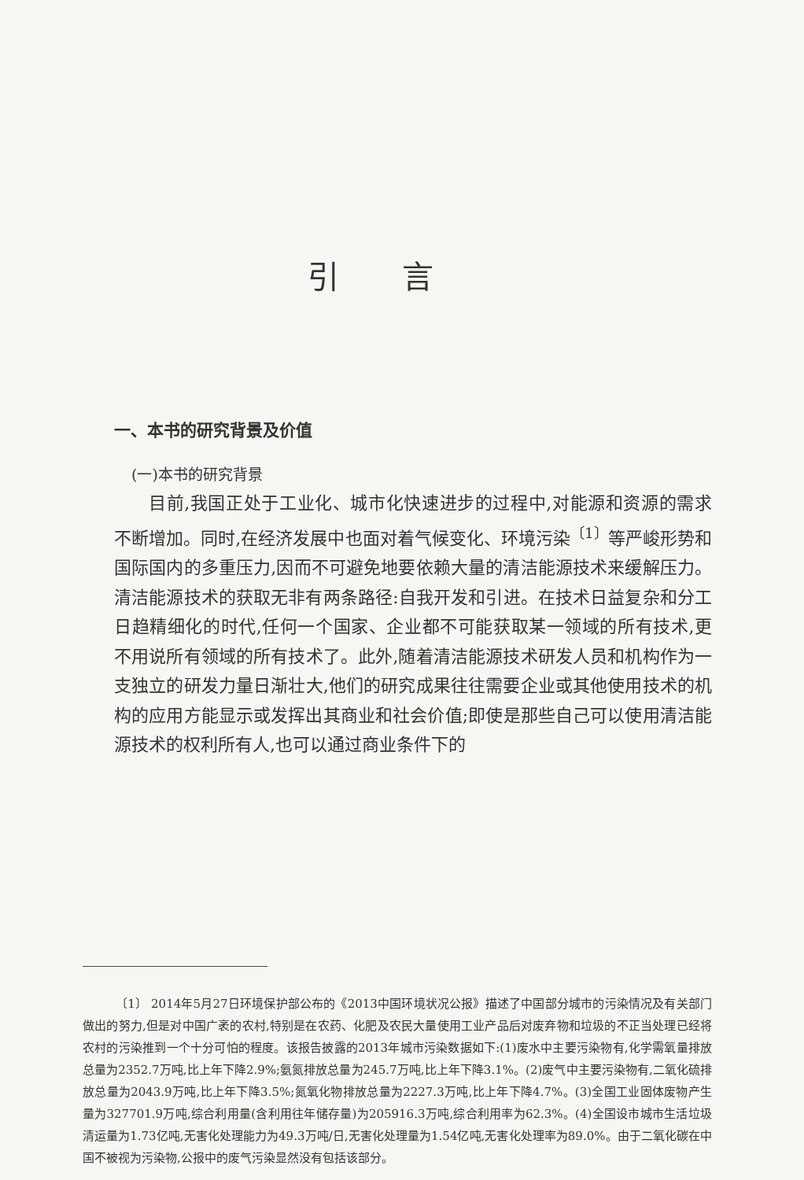引言
一、本书的研究背景及价值
(一)本书的研究背景
目前,我国正处于工业化、城市化快速进步的过程中,对能源和资源的需求不断增加。同时,在经济发展中也面对着气候变化、环境污染<sup>〔1〕</sup>等严峻形势和国际国内的多重压力,因而不可避免地要依赖大量的清洁能源技术来缓解压力。清洁能源技术的获取无非有两条路径:自我开发和引进。在技术日益复杂和分工日趋精细化的时代,任何一个国家、企业都不可能获取某一领域的所有技术,更不用说所有领域的所有技术了。此外,随着清洁能源技术研发人员和机构作为一支独立的研发力量日渐壮大,他们的研究成果往往需要企业或其他使用技术的机构的应用方能显示或发挥出其商业和社会价值;即使是那些自己可以使用清洁能源技术的权利所有人,也可以通过商业条件下的
〔1〕 2014年5月27日环境保护部公布的《2013中国环境状况公报》描述了中国部分城市的污染情况及有关部门做出的努力,但是对中国广袤的农村,特别是在农药、化肥及农民大量使用工业产品后对废弃物和垃圾的不正当处理已经将农村的污染推到一个十分可怕的程度。该报告披露的2013年城市污染数据如下:(1)废水中主要污染物有,化学需氧量排放总量为2352.7万吨,比上年下降2.9%;氨氮排放总量为245.7万吨,比上年下降3.1%。(2)废气中主要污染物有,二氧化硫排放总量为2043.9万吨,比上年下降3.5%;氮氧化物排放总量为2227.3万吨,比上年下降4.7%。(3)全国工业固体废物产生量为327701.9万吨,综合利用量(含利用往年储存量)为205916.3万吨,综合利用率为62.3%。(4)全国设市城市生活垃圾清运量为1.73亿吨,无害化处理能力为49.3万吨/日,无害化处理量为1.54亿吨,无害化处理率为89.0%。由于二氧化碳在中国不被视为污染物,公报中的废气污染显然没有包括该部分。